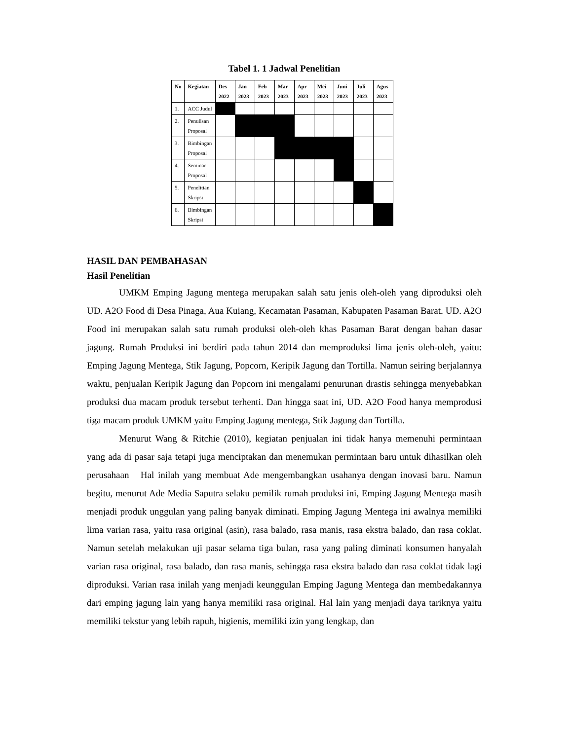Tabel 1. 1 Jadwal Penelitian
| No | Kegiatan | Des 2022 | Jan 2023 | Feb 2023 | Mar 2023 | Apr 2023 | Mei 2023 | Juni 2023 | Juli 2023 | Agus 2023 |
| --- | --- | --- | --- | --- | --- | --- | --- | --- | --- | --- |
| 1. | ACC Judul | | | | | | | | | |
| 2. | Penulisan Proposal | | | | | | | | | |
| 3. | Bimbingan Proposal | | | | | | | | | |
| 4. | Seminar Proposal | | | | | | | | | |
| 5. | Penelitian Skripsi | | | | | | | | | |
| 6. | Bimbingan Skripsi | | | | | | | | | |
HASIL DAN PEMBAHASAN
Hasil Penelitian
UMKM Emping Jagung mentega merupakan salah satu jenis oleh-oleh yang diproduksi oleh UD. A2O Food di Desa Pinaga, Aua Kuiang, Kecamatan Pasaman, Kabupaten Pasaman Barat. UD. A2O Food ini merupakan salah satu rumah produksi oleh-oleh khas Pasaman Barat dengan bahan dasar jagung. Rumah Produksi ini berdiri pada tahun 2014 dan memproduksi lima jenis oleh-oleh, yaitu: Emping Jagung Mentega, Stik Jagung, Popcorn, Keripik Jagung dan Tortilla. Namun seiring berjalannya waktu, penjualan Keripik Jagung dan Popcorn ini mengalami penurunan drastis sehingga menyebabkan produksi dua macam produk tersebut terhenti. Dan hingga saat ini, UD. A2O Food hanya memprodusi tiga macam produk UMKM yaitu Emping Jagung mentega, Stik Jagung dan Tortilla.
Menurut Wang & Ritchie (2010), kegiatan penjualan ini tidak hanya memenuhi permintaan yang ada di pasar saja tetapi juga menciptakan dan menemukan permintaan baru untuk dihasilkan oleh perusahaan Hal inilah yang membuat Ade mengembangkan usahanya dengan inovasi baru. Namun begitu, menurut Ade Media Saputra selaku pemilik rumah produksi ini, Emping Jagung Mentega masih menjadi produk unggulan yang paling banyak diminati. Emping Jagung Mentega ini awalnya memiliki lima varian rasa, yaitu rasa original (asin), rasa balado, rasa manis, rasa ekstra balado, dan rasa coklat. Namun setelah melakukan uji pasar selama tiga bulan, rasa yang paling diminati konsumen hanyalah varian rasa original, rasa balado, dan rasa manis, sehingga rasa ekstra balado dan rasa coklat tidak lagi diproduksi. Varian rasa inilah yang menjadi keunggulan Emping Jagung Mentega dan membedakannya dari emping jagung lain yang hanya memiliki rasa original. Hal lain yang menjadi daya tariknya yaitu memiliki tekstur yang lebih rapuh, higienis, memiliki izin yang lengkap, dan